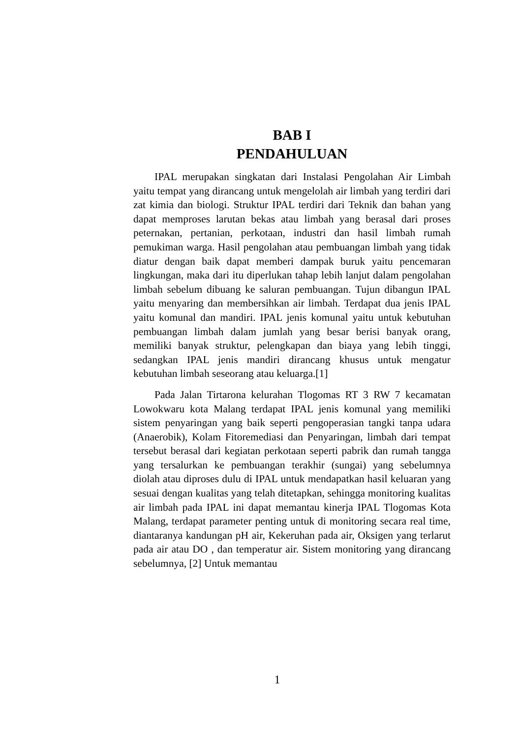BAB I
PENDAHULUAN
IPAL merupakan singkatan dari Instalasi Pengolahan Air Limbah yaitu tempat yang dirancang untuk mengelolah air limbah yang terdiri dari zat kimia dan biologi. Struktur IPAL terdiri dari Teknik dan bahan yang dapat memproses larutan bekas atau limbah yang berasal dari proses peternakan, pertanian, perkotaan, industri dan hasil limbah rumah pemukiman warga. Hasil pengolahan atau pembuangan limbah yang tidak diatur dengan baik dapat memberi dampak buruk yaitu pencemaran lingkungan, maka dari itu diperlukan tahap lebih lanjut dalam pengolahan limbah sebelum dibuang ke saluran pembuangan. Tujun dibangun IPAL yaitu menyaring dan membersihkan air limbah. Terdapat dua jenis IPAL yaitu komunal dan mandiri. IPAL jenis komunal yaitu untuk kebutuhan pembuangan limbah dalam jumlah yang besar berisi banyak orang, memiliki banyak struktur, pelengkapan dan biaya yang lebih tinggi, sedangkan IPAL jenis mandiri dirancang khusus untuk mengatur kebutuhan limbah seseorang atau keluarga.[1]
Pada Jalan Tirtarona kelurahan Tlogomas RT 3 RW 7 kecamatan Lowokwaru kota Malang terdapat IPAL jenis komunal yang memiliki sistem penyaringan yang baik seperti pengoperasian tangki tanpa udara (Anaerobik), Kolam Fitoremediasi dan Penyaringan, limbah dari tempat tersebut berasal dari kegiatan perkotaan seperti pabrik dan rumah tangga yang tersalurkan ke pembuangan terakhir (sungai) yang sebelumnya diolah atau diproses dulu di IPAL untuk mendapatkan hasil keluaran yang sesuai dengan kualitas yang telah ditetapkan, sehingga monitoring kualitas air limbah pada IPAL ini dapat memantau kinerja IPAL Tlogomas Kota Malang, terdapat parameter penting untuk di monitoring secara real time, diantaranya kandungan pH air, Kekeruhan pada air, Oksigen yang terlarut pada air atau DO , dan temperatur air. Sistem monitoring yang dirancang sebelumnya, [2] Untuk memantau
1